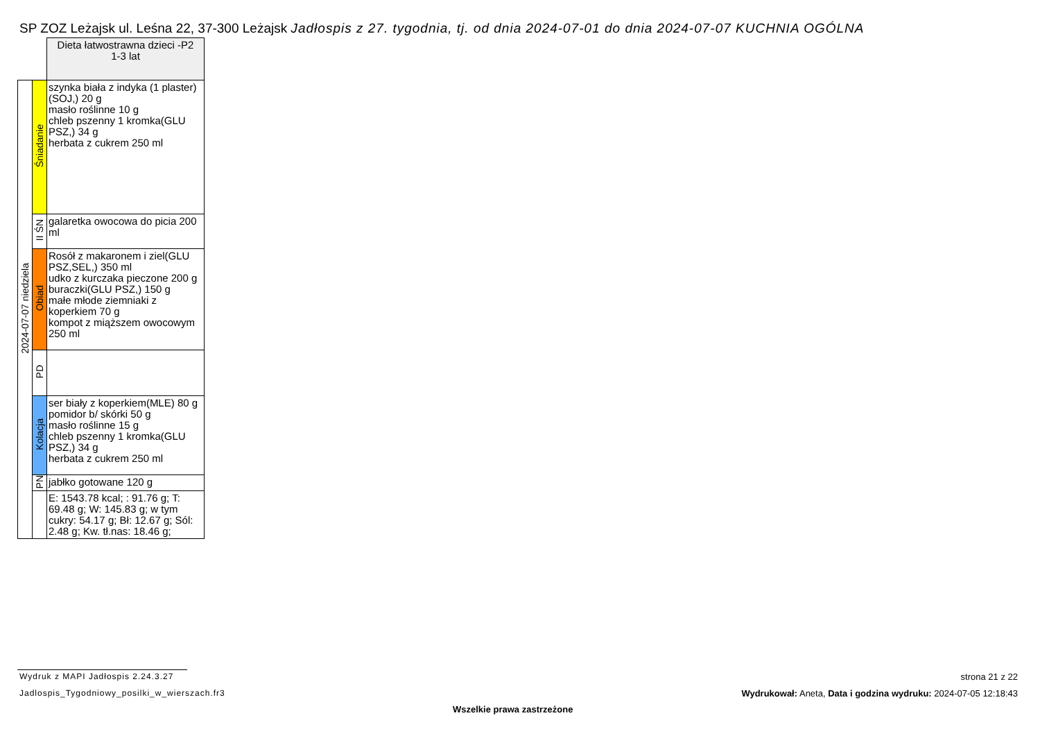SP ZOZ Leżajsk ul. Leśna 22, 37-300 Leżajsk Jadłospis z 27. tygodnia, tj. od dnia 2024-07-01 do dnia 2024-07-07 KUCHNIA OGÓLNA
| | | Dieta łatwostrawna dzieci -P2 1-3 lat |
| 2024-07-07 niedziela | Śniadanie | szynka biała z indyka (1 plaster)(SOJ,) 20 g masło roślinne 10 g chleb pszenny 1 kromka(GLU PSZ,) 34 g herbata z cukrem 250 ml |
| | II ŚN | galaretka owocowa do picia 200 ml |
| | Obiad | Rosół z makaronem i ziel(GLU PSZ,SEL,) 350 ml udko z kurczaka pieczone 200 g buraczki(GLU PSZ,) 150 g małe młode ziemniaki z koperkiem 70 g kompot z miąższem owocowym 250 ml |
| | PD | |
| | Kolacja | ser biały z koperkiem(MLE) 80 g pomidor b/ skórki 50 g masło roślinne 15 g chleb pszenny 1 kromka(GLU PSZ,) 34 g herbata z cukrem 250 ml |
| | PN | jabłko gotowane 120 g |
| | | E: 1543.78 kcal; : 91.76 g; T: 69.48 g; W: 145.83 g; w tym cukry: 54.17 g; Bł: 12.67 g; Sól: 2.48 g; Kw. tł.nas: 18.46 g; |
Wydruk z MAPI Jadłospis 2.24.3.27
Jadlospis_Tygodniowy_posilki_w_wierszach.fr3
strona 21 z 22
Wydrukował: Aneta, Data i godzina wydruku: 2024-07-05 12:18:43
Wszelkie prawa zastrzeżone